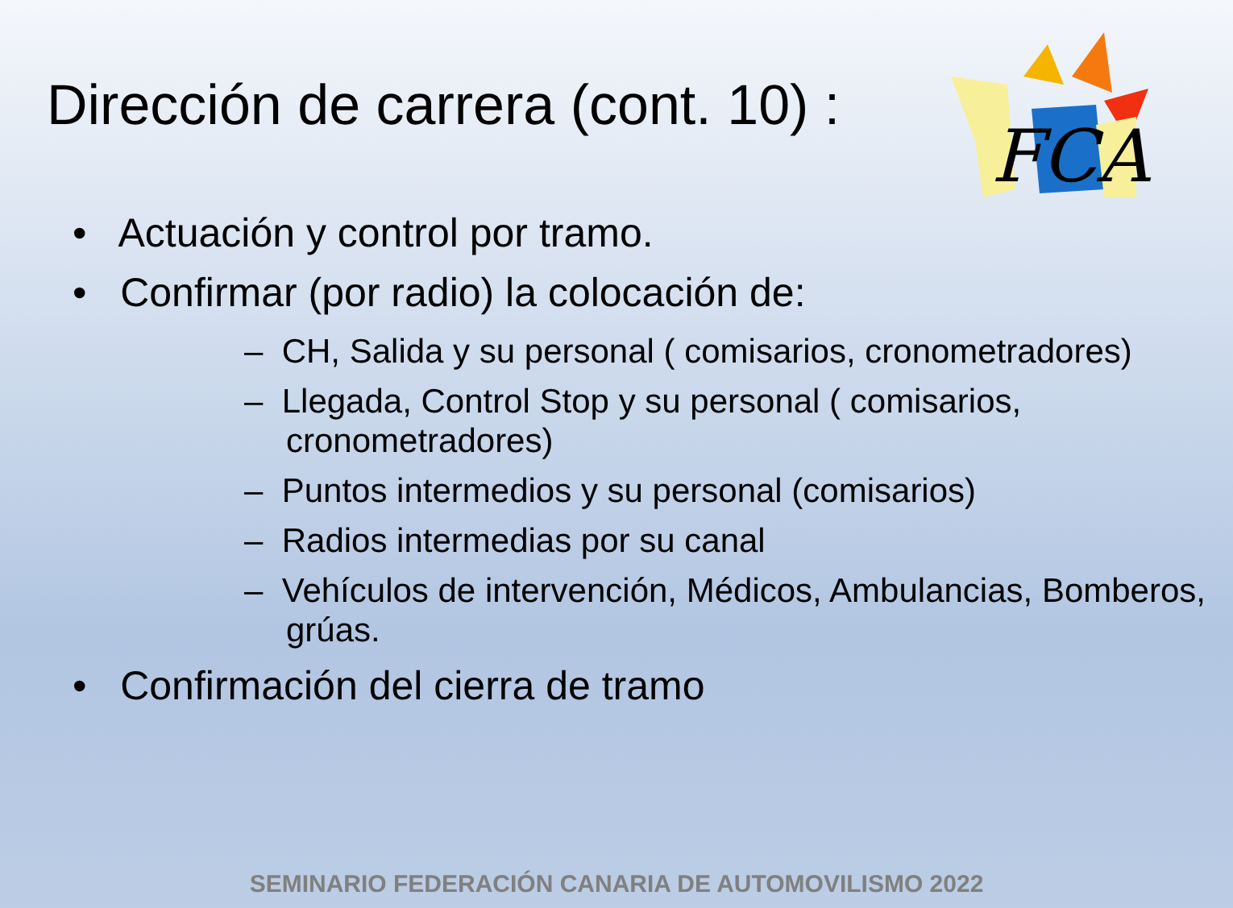Dirección de carrera (cont. 10) :
FCA
• Actuación y control por tramo.
• Confirmar (por radio) la colocación de:
– CH, Salida y su personal ( comisarios, cronometradores)
– Llegada, Control Stop y su personal ( comisarios, cronometradores)
– Puntos intermedios y su personal (comisarios)
– Radios intermedias por su canal
– Vehículos de intervención, Médicos, Ambulancias, Bomberos, grúas.
• Confirmación del cierra de tramo
SEMINARIO FEDERACIÓN CANARIA DE AUTOMOVILISMO 2022